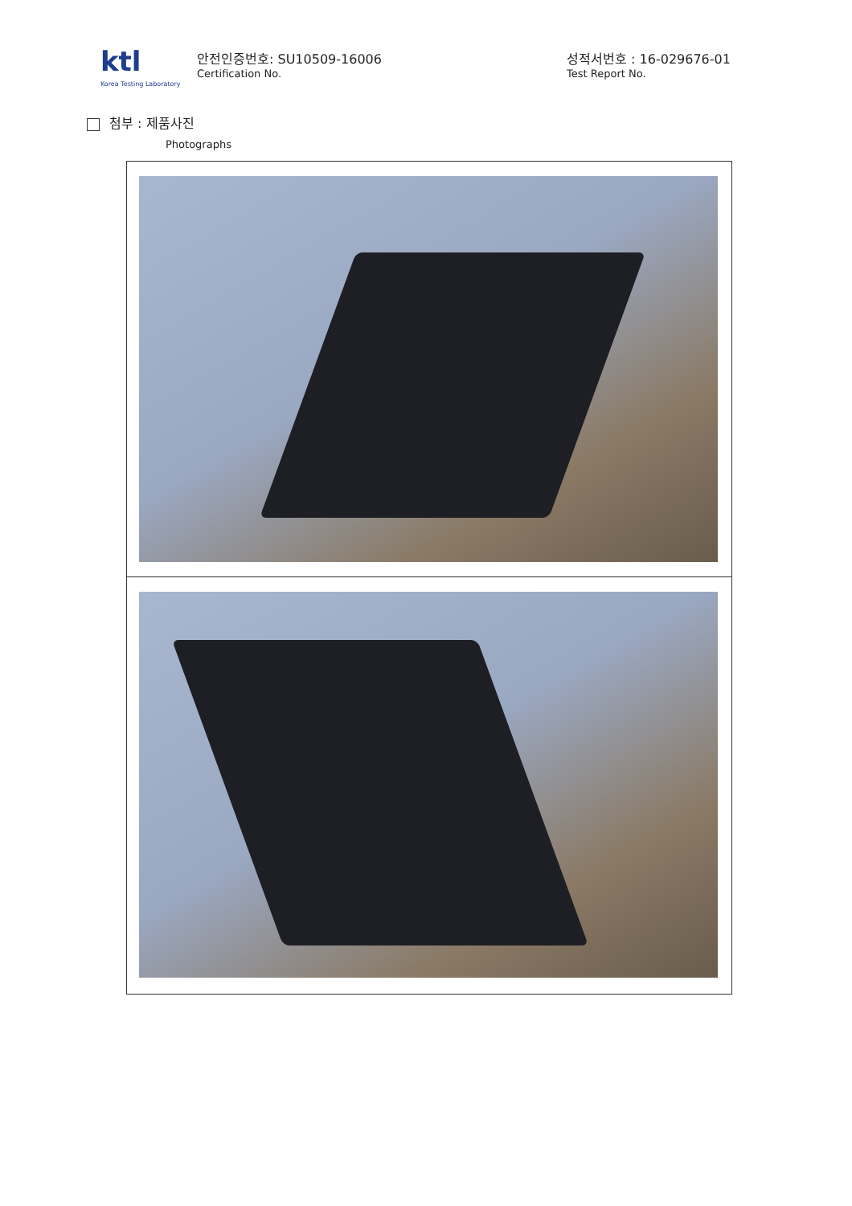ktl
Korea Testing Laboratory
안전인증번호: SU10509-16006
Certification No.
성적서번호 : 16-029676-01
Test Report No.
첨부 : 제품사진
Photographs